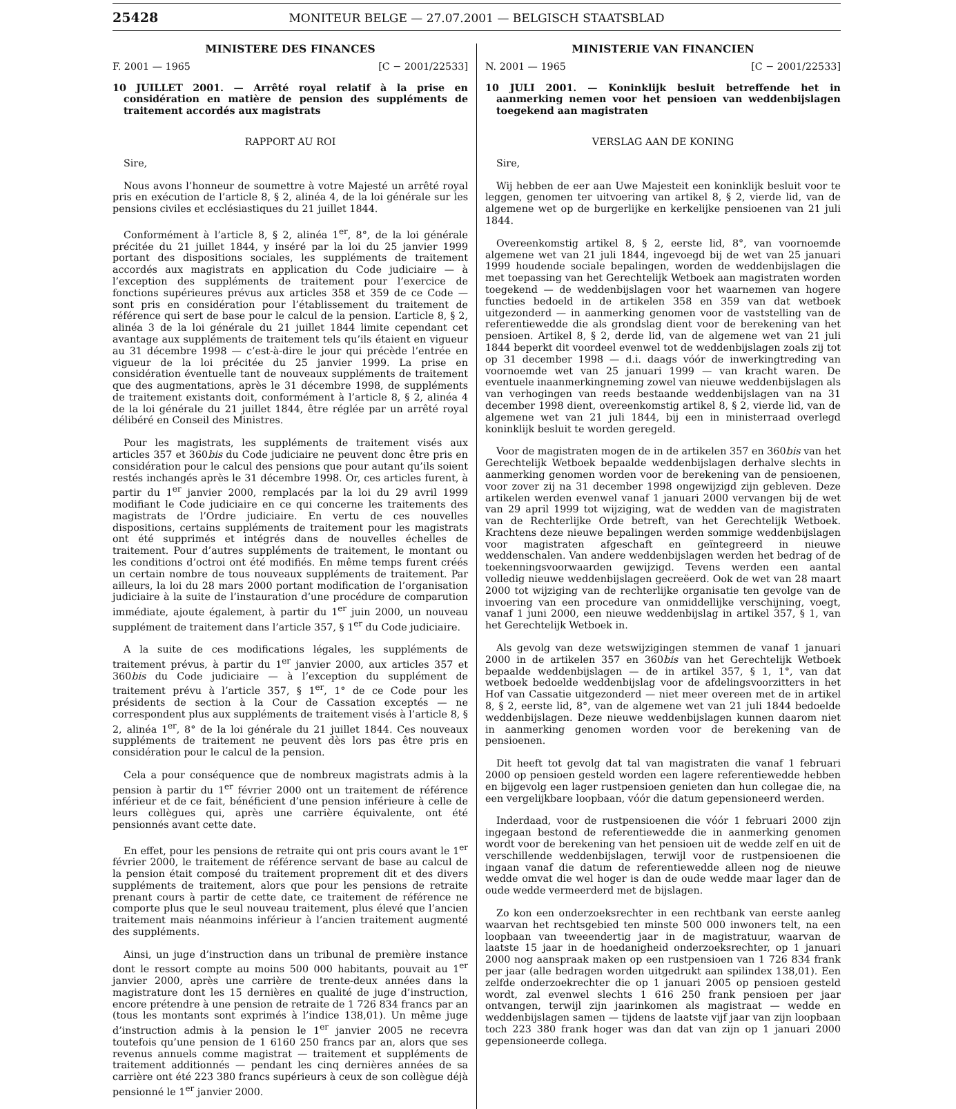25428 MONITEUR BELGE — 27.07.2001 — BELGISCH STAATSBLAD
MINISTERE DES FINANCES
F. 2001 — 1965 [C − 2001/22533]
10 JUILLET 2001. — Arrêté royal relatif à la prise en considération en matière de pension des suppléments de traitement accordés aux magistrats
RAPPORT AU ROI
Sire,
Nous avons l’honneur de soumettre à votre Majesté un arrêté royal pris en exécution de l’article 8, § 2, alinéa 4, de la loi générale sur les pensions civiles et ecclésiastiques du 21 juillet 1844.
Conformément à l’article 8, § 2, alinéa 1<sup>er</sup>, 8°, de la loi générale précitée du 21 juillet 1844, y inséré par la loi du 25 janvier 1999 portant des dispositions sociales, les suppléments de traitement accordés aux magistrats en application du Code judiciaire — à l’exception des suppléments de traitement pour l’exercice de fonctions supérieures prévus aux articles 358 et 359 de ce Code — sont pris en considération pour l’établissement du traitement de référence qui sert de base pour le calcul de la pension. L’article 8, § 2, alinéa 3 de la loi générale du 21 juillet 1844 limite cependant cet avantage aux suppléments de traitement tels qu’ils étaient en vigueur au 31 décembre 1998 — c’est-à-dire le jour qui précède l’entrée en vigueur de la loi précitée du 25 janvier 1999. La prise en considération éventuelle tant de nouveaux suppléments de traitement que des augmentations, après le 31 décembre 1998, de suppléments de traitement existants doit, conformément à l’article 8, § 2, alinéa 4 de la loi générale du 21 juillet 1844, être réglée par un arrêté royal délibéré en Conseil des Ministres.
Pour les magistrats, les suppléments de traitement visés aux articles 357 et 360bis du Code judiciaire ne peuvent donc être pris en considération pour le calcul des pensions que pour autant qu’ils soient restés inchangés après le 31 décembre 1998. Or, ces articles furent, à partir du 1<sup>er</sup> janvier 2000, remplacés par la loi du 29 avril 1999 modifiant le Code judiciaire en ce qui concerne les traitements des magistrats de l’Ordre judiciaire. En vertu de ces nouvelles dispositions, certains suppléments de traitement pour les magistrats ont été supprimés et intégrés dans de nouvelles échelles de traitement. Pour d’autres suppléments de traitement, le montant ou les conditions d’octroi ont été modifiés. En même temps furent créés un certain nombre de tous nouveaux suppléments de traitement. Par ailleurs, la loi du 28 mars 2000 portant modification de l’organisation judiciaire à la suite de l’instauration d’une procédure de comparution immédiate, ajoute également, à partir du 1<sup>er</sup> juin 2000, un nouveau supplément de traitement dans l’article 357, § 1<sup>er</sup> du Code judiciaire.
A la suite de ces modifications légales, les suppléments de traitement prévus, à partir du 1<sup>er</sup> janvier 2000, aux articles 357 et 360bis du Code judiciaire — à l’exception du supplément de traitement prévu à l’article 357, § 1<sup>er</sup>, 1° de ce Code pour les présidents de section à la Cour de Cassation exceptés — ne correspondent plus aux suppléments de traitement visés à l’article 8, § 2, alinéa 1<sup>er</sup>, 8° de la loi générale du 21 juillet 1844. Ces nouveaux suppléments de traitement ne peuvent dès lors pas être pris en considération pour le calcul de la pension.
Cela a pour conséquence que de nombreux magistrats admis à la pension à partir du 1<sup>er</sup> février 2000 ont un traitement de référence inférieur et de ce fait, bénéficient d’une pension inférieure à celle de leurs collègues qui, après une carrière équivalente, ont été pensionnés avant cette date.
En effet, pour les pensions de retraite qui ont pris cours avant le 1<sup>er</sup> février 2000, le traitement de référence servant de base au calcul de la pension était composé du traitement proprement dit et des divers suppléments de traitement, alors que pour les pensions de retraite prenant cours à partir de cette date, ce traitement de référence ne comporte plus que le seul nouveau traitement, plus élevé que l’ancien traitement mais néanmoins inférieur à l’ancien traitement augmenté des suppléments.
Ainsi, un juge d’instruction dans un tribunal de première instance dont le ressort compte au moins 500 000 habitants, pouvait au 1<sup>er</sup> janvier 2000, après une carrière de trente-deux années dans la magistrature dont les 15 dernières en qualité de juge d’instruction, encore prétendre à une pension de retraite de 1 726 834 francs par an (tous les montants sont exprimés à l’indice 138,01). Un même juge d’instruction admis à la pension le 1<sup>er</sup> janvier 2005 ne recevra toutefois qu’une pension de 1 6160 250 francs par an, alors que ses revenus annuels comme magistrat — traitement et suppléments de traitement additionnés — pendant les cinq dernières années de sa carrière ont été 223 380 francs supérieurs à ceux de son collègue déjà pensionné le 1<sup>er</sup> janvier 2000.
MINISTERIE VAN FINANCIEN
N. 2001 — 1965 [C − 2001/22533]
10 JULI 2001. — Koninklijk besluit betreffende het in aanmerking nemen voor het pensioen van weddenbijslagen toegekend aan magistraten
VERSLAG AAN DE KONING
Sire,
Wij hebben de eer aan Uwe Majesteit een koninklijk besluit voor te leggen, genomen ter uitvoering van artikel 8, § 2, vierde lid, van de algemene wet op de burgerlijke en kerkelijke pensioenen van 21 juli 1844.
Overeenkomstig artikel 8, § 2, eerste lid, 8°, van voornoemde algemene wet van 21 juli 1844, ingevoegd bij de wet van 25 januari 1999 houdende sociale bepalingen, worden de weddenbijslagen die met toepassing van het Gerechtelijk Wetboek aan magistraten worden toegekend — de weddenbijslagen voor het waarnemen van hogere functies bedoeld in de artikelen 358 en 359 van dat wetboek uitgezonderd — in aanmerking genomen voor de vaststelling van de referentiewedde die als grondslag dient voor de berekening van het pensioen. Artikel 8, § 2, derde lid, van de algemene wet van 21 juli 1844 beperkt dit voordeel evenwel tot de weddenbijslagen zoals zij tot op 31 december 1998 — d.i. daags vóór de inwerkingtreding van voornoemde wet van 25 januari 1999 — van kracht waren. De eventuele inaanmerkingneming zowel van nieuwe weddenbijslagen als van verhogingen van reeds bestaande weddenbijslagen van na 31 december 1998 dient, overeenkomstig artikel 8, § 2, vierde lid, van de algemene wet van 21 juli 1844, bij een in ministerraad overlegd koninklijk besluit te worden geregeld.
Voor de magistraten mogen de in de artikelen 357 en 360bis van het Gerechtelijk Wetboek bepaalde weddenbijslagen derhalve slechts in aanmerking genomen worden voor de berekening van de pensioenen, voor zover zij na 31 december 1998 ongewijzigd zijn gebleven. Deze artikelen werden evenwel vanaf 1 januari 2000 vervangen bij de wet van 29 april 1999 tot wijziging, wat de wedden van de magistraten van de Rechterlijke Orde betreft, van het Gerechtelijk Wetboek. Krachtens deze nieuwe bepalingen werden sommige weddenbijslagen voor magistraten afgeschaft en geïntegreerd in nieuwe weddenschalen. Van andere weddenbijslagen werden het bedrag of de toekenningsvoorwaarden gewijzigd. Tevens werden een aantal volledig nieuwe weddenbijslagen gecreëerd. Ook de wet van 28 maart 2000 tot wijziging van de rechterlijke organisatie ten gevolge van de invoering van een procedure van onmiddellijke verschijning, voegt, vanaf 1 juni 2000, een nieuwe weddenbijslag in artikel 357, § 1, van het Gerechtelijk Wetboek in.
Als gevolg van deze wetswijzigingen stemmen de vanaf 1 januari 2000 in de artikelen 357 en 360bis van het Gerechtelijk Wetboek bepaalde weddenbijslagen — de in artikel 357, § 1, 1°, van dat wetboek bedoelde weddenbijslag voor de afdelingsvoorzitters in het Hof van Cassatie uitgezonderd — niet meer overeen met de in artikel 8, § 2, eerste lid, 8°, van de algemene wet van 21 juli 1844 bedoelde weddenbijslagen. Deze nieuwe weddenbijslagen kunnen daarom niet in aanmerking genomen worden voor de berekening van de pensioenen.
Dit heeft tot gevolg dat tal van magistraten die vanaf 1 februari 2000 op pensioen gesteld worden een lagere referentiewedde hebben en bijgevolg een lager rustpensioen genieten dan hun collegae die, na een vergelijkbare loopbaan, vóór die datum gepensioneerd werden.
Inderdaad, voor de rustpensioenen die vóór 1 februari 2000 zijn ingegaan bestond de referentiewedde die in aanmerking genomen wordt voor de berekening van het pensioen uit de wedde zelf en uit de verschillende weddenbijslagen, terwijl voor de rustpensioenen die ingaan vanaf die datum de referentiewedde alleen nog de nieuwe wedde omvat die wel hoger is dan de oude wedde maar lager dan de oude wedde vermeerderd met de bijslagen.
Zo kon een onderzoeksrechter in een rechtbank van eerste aanleg waarvan het rechtsgebied ten minste 500 000 inwoners telt, na een loopbaan van tweeendertig jaar in de magistratuur, waarvan de laatste 15 jaar in de hoedanigheid onderzoeksrechter, op 1 januari 2000 nog aanspraak maken op een rustpensioen van 1 726 834 frank per jaar (alle bedragen worden uitgedrukt aan spilindex 138,01). Een zelfde onderzoekrechter die op 1 januari 2005 op pensioen gesteld wordt, zal evenwel slechts 1 616 250 frank pensioen per jaar ontvangen, terwijl zijn jaarinkomen als magistraat — wedde en weddenbijslagen samen — tijdens de laatste vijf jaar van zijn loopbaan toch 223 380 frank hoger was dan dat van zijn op 1 januari 2000 gepensioneerde collega.